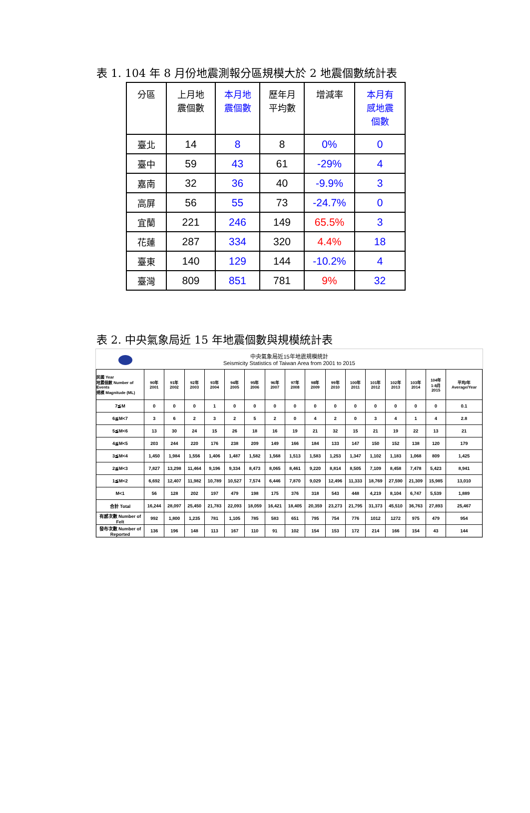表 1. 104 年 8 月份地震測報分區規模大於 2 地震個數統計表
| 分區 | 上月地 震個數 | 本月地 震個數 | 歷年月 平均數 | 增減率 | 本月有 感地震 個數 |
| --- | --- | --- | --- | --- | --- |
| 臺北 | 14 | 8 | 8 | 0% | 0 |
| 臺中 | 59 | 43 | 61 | -29% | 4 |
| 嘉南 | 32 | 36 | 40 | -9.9% | 3 |
| 高屏 | 56 | 55 | 73 | -24.7% | 0 |
| 宜蘭 | 221 | 246 | 149 | 65.5% | 3 |
| 花蓮 | 287 | 334 | 320 | 4.4% | 18 |
| 臺東 | 140 | 129 | 144 | -10.2% | 4 |
| 臺灣 | 809 | 851 | 781 | 9% | 32 |
表 2. 中央氣象局近 15 年地震個數與規模統計表
中央氣象局近15年地震規模統計
Seismicity Statistics of Taiwan Area from 2001 to 2015
| 民國 Year 地震個數 Number of Events 規模 Magnitude (ML) | 90年 2001 | 91年 2002 | 92年 2003 | 93年 2004 | 94年 2005 | 95年 2006 | 96年 2007 | 97年 2008 | 98年 2009 | 99年 2010 | 100年 2011 | 101年 2012 | 102年 2013 | 103年 2014 | 104年 1-8月 2015 | 平均/年 Average/Year |
| --- | --- | --- | --- | --- | --- | --- | --- | --- | --- | --- | --- | --- | --- | --- | --- | --- |
| 7≦M | 0 | 0 | 0 | 1 | 0 | 0 | 0 | 0 | 0 | 0 | 0 | 0 | 0 | 0 | 0 | 0.1 |
| 6≦M<7 | 3 | 6 | 2 | 3 | 2 | 5 | 2 | 0 | 4 | 2 | 0 | 3 | 4 | 1 | 4 | 2.8 |
| 5≦M<6 | 13 | 30 | 24 | 15 | 26 | 18 | 16 | 19 | 21 | 32 | 15 | 21 | 19 | 22 | 13 | 21 |
| 4≦M<5 | 203 | 244 | 220 | 176 | 238 | 209 | 149 | 166 | 184 | 133 | 147 | 150 | 152 | 138 | 120 | 179 |
| 3≦M<4 | 1,450 | 1,984 | 1,556 | 1,406 | 1,487 | 1,582 | 1,568 | 1,513 | 1,583 | 1,253 | 1,347 | 1,102 | 1,183 | 1,068 | 809 | 1,425 |
| 2≦M<3 | 7,827 | 13,298 | 11,464 | 9,196 | 9,334 | 8,473 | 8,065 | 8,461 | 9,220 | 8,814 | 8,505 | 7,109 | 8,458 | 7,478 | 5,423 | 8,941 |
| 1≦M<2 | 6,692 | 12,407 | 11,982 | 10,789 | 10,527 | 7,574 | 6,446 | 7,870 | 9,029 | 12,496 | 11,333 | 18,769 | 27,590 | 21,309 | 15,985 | 13,010 |
| M<1 | 56 | 128 | 202 | 197 | 479 | 198 | 175 | 376 | 318 | 543 | 448 | 4,219 | 8,104 | 6,747 | 5,539 | 1,889 |
| 合計 Total | 16,244 | 28,097 | 25,450 | 21,783 | 22,093 | 18,059 | 16,421 | 18,405 | 20,359 | 23,273 | 21,795 | 31,373 | 45,510 | 36,763 | 27,893 | 25,467 |
| 有感次數 Number of Felt | 992 | 1,800 | 1,235 | 781 | 1,105 | 785 | 583 | 651 | 795 | 754 | 776 | 1012 | 1272 | 975 | 479 | 954 |
| 發布次數 Number of Reported | 136 | 196 | 148 | 113 | 167 | 110 | 91 | 102 | 154 | 153 | 172 | 214 | 166 | 154 | 43 | 144 |